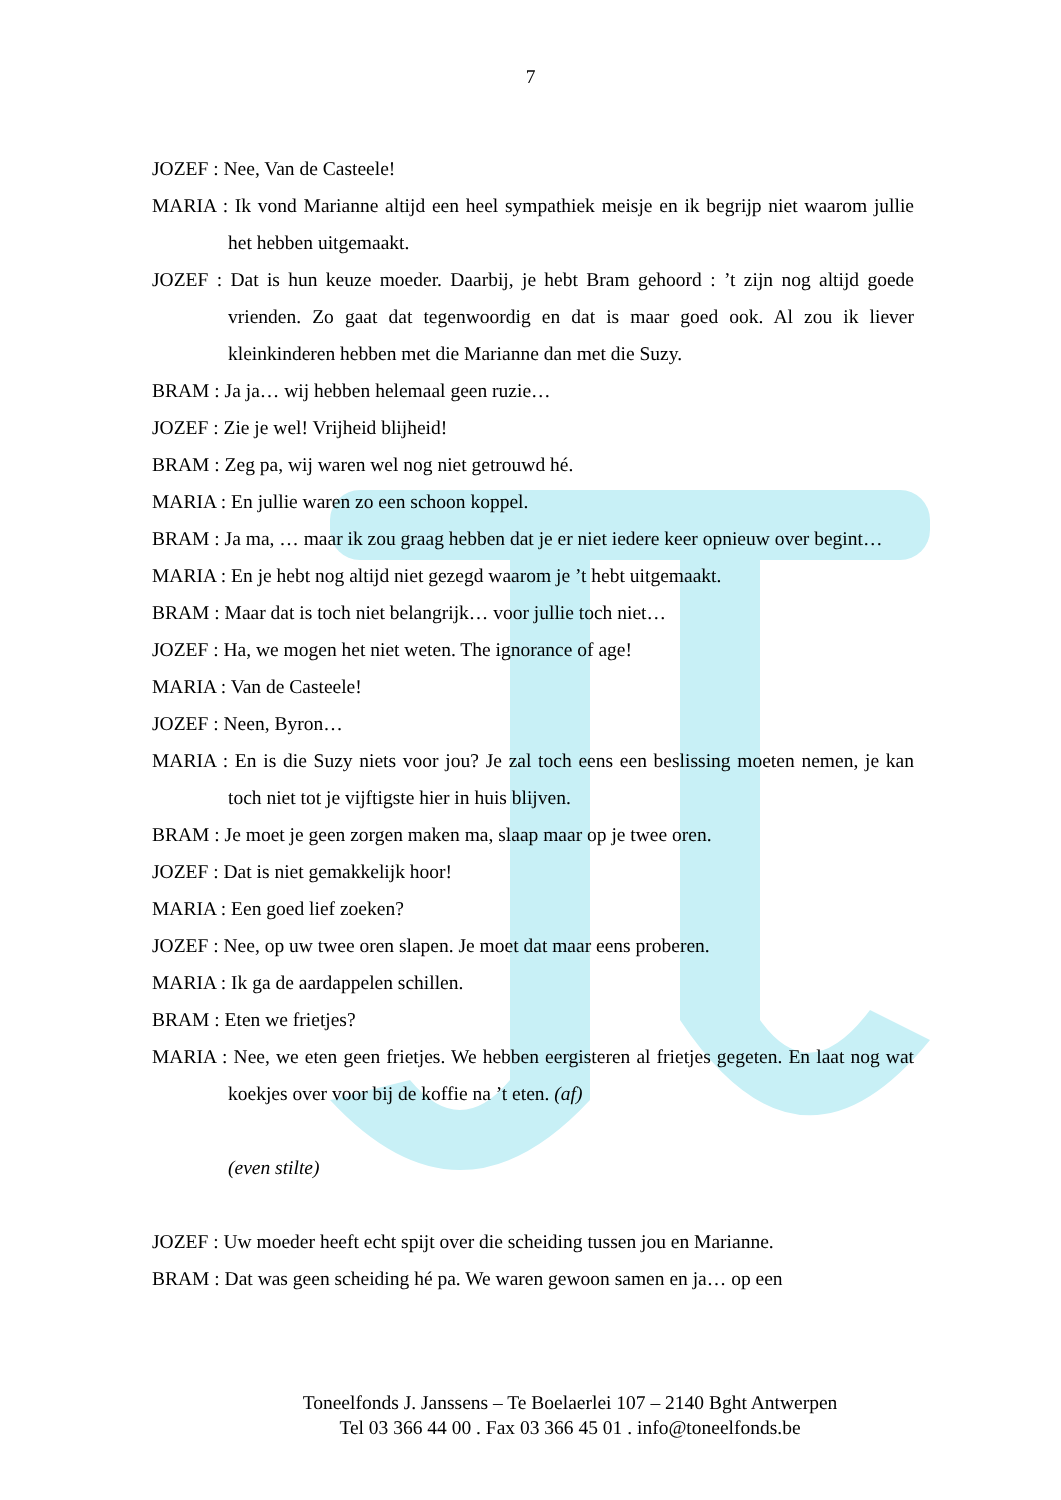7
JOZEF : Nee, Van de Casteele!
MARIA : Ik vond Marianne altijd een heel sympathiek meisje en ik begrijp niet waarom jullie het hebben uitgemaakt.
JOZEF : Dat is hun keuze moeder. Daarbij, je hebt Bram gehoord : ’t zijn nog altijd goede vrienden. Zo gaat dat tegenwoordig en dat is maar goed ook. Al zou ik liever kleinkinderen hebben met die Marianne dan met die Suzy.
BRAM : Ja ja… wij hebben helemaal geen ruzie…
JOZEF : Zie je wel! Vrijheid blijheid!
BRAM : Zeg pa, wij waren wel nog niet getrouwd hé.
MARIA : En jullie waren zo een schoon koppel.
BRAM : Ja ma, … maar ik zou graag hebben dat je er niet iedere keer opnieuw over begint…
MARIA : En je hebt nog altijd niet gezegd waarom je ’t hebt uitgemaakt.
BRAM : Maar dat is toch niet belangrijk… voor jullie toch niet…
JOZEF : Ha, we mogen het niet weten. The ignorance of age!
MARIA : Van de Casteele!
JOZEF : Neen, Byron…
MARIA : En is die Suzy niets voor jou? Je zal toch eens een beslissing moeten nemen, je kan toch niet tot je vijftigste hier in huis blijven.
BRAM : Je moet je geen zorgen maken ma, slaap maar op je twee oren.
JOZEF : Dat is niet gemakkelijk hoor!
MARIA : Een goed lief zoeken?
JOZEF : Nee, op uw twee oren slapen. Je moet dat maar eens proberen.
MARIA : Ik ga de aardappelen schillen.
BRAM : Eten we frietjes?
MARIA : Nee, we eten geen frietjes. We hebben eergisteren al frietjes gegeten. En laat nog wat koekjes over voor bij de koffie na ’t eten. (af)
(even stilte)
JOZEF : Uw moeder heeft echt spijt over die scheiding tussen jou en Marianne.
BRAM : Dat was geen scheiding hé pa. We waren gewoon samen en ja… op een
Toneelfonds J. Janssens – Te Boelaerlei 107 – 2140 Bght Antwerpen
Tel 03 366 44 00 . Fax 03 366 45 01 . info@toneelfonds.be